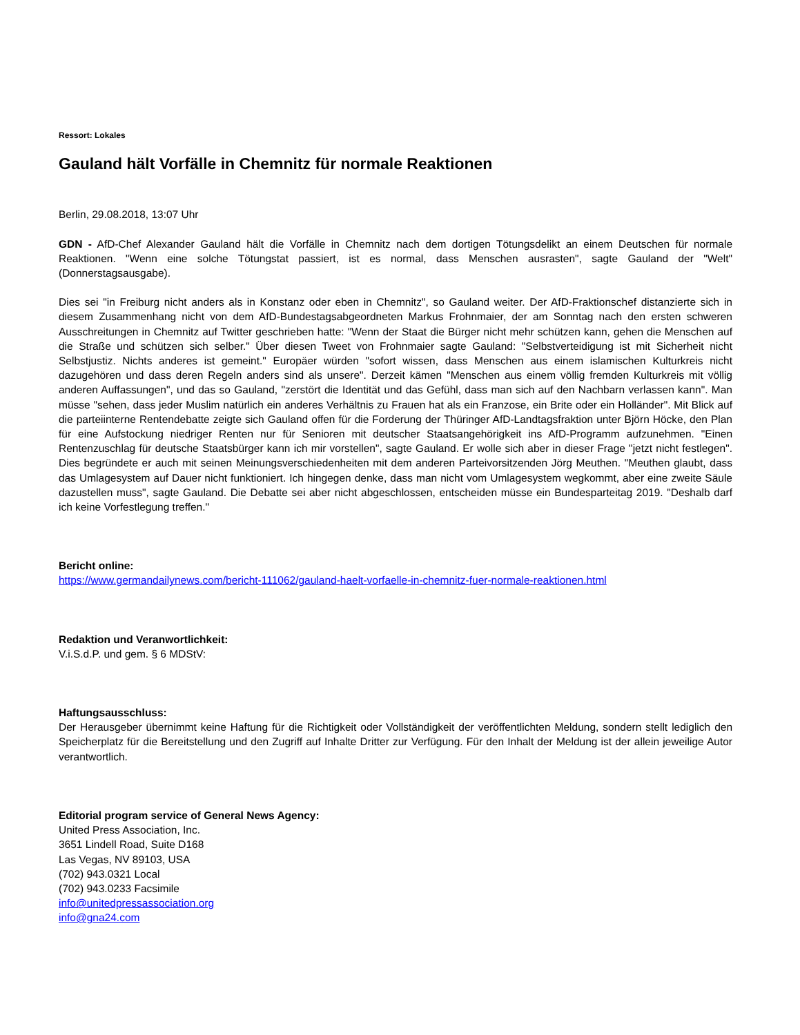Ressort: Lokales
Gauland hält Vorfälle in Chemnitz für normale Reaktionen
Berlin, 29.08.2018, 13:07 Uhr
GDN - AfD-Chef Alexander Gauland hält die Vorfälle in Chemnitz nach dem dortigen Tötungsdelikt an einem Deutschen für normale Reaktionen. "Wenn eine solche Tötungstat passiert, ist es normal, dass Menschen ausrasten", sagte Gauland der "Welt" (Donnerstagsausgabe).
Dies sei "in Freiburg nicht anders als in Konstanz oder eben in Chemnitz", so Gauland weiter. Der AfD-Fraktionschef distanzierte sich in diesem Zusammenhang nicht von dem AfD-Bundestagsabgeordneten Markus Frohnmaier, der am Sonntag nach den ersten schweren Ausschreitungen in Chemnitz auf Twitter geschrieben hatte: "Wenn der Staat die Bürger nicht mehr schützen kann, gehen die Menschen auf die Straße und schützen sich selber." Über diesen Tweet von Frohnmaier sagte Gauland: "Selbstverteidigung ist mit Sicherheit nicht Selbstjustiz. Nichts anderes ist gemeint." Europäer würden "sofort wissen, dass Menschen aus einem islamischen Kulturkreis nicht dazugehören und dass deren Regeln anders sind als unsere". Derzeit kämen "Menschen aus einem völlig fremden Kulturkreis mit völlig anderen Auffassungen", und das so Gauland, "zerstört die Identität und das Gefühl, dass man sich auf den Nachbarn verlassen kann". Man müsse "sehen, dass jeder Muslim natürlich ein anderes Verhältnis zu Frauen hat als ein Franzose, ein Brite oder ein Holländer". Mit Blick auf die parteiinterne Rentendebatte zeigte sich Gauland offen für die Forderung der Thüringer AfD-Landtagsfraktion unter Björn Höcke, den Plan für eine Aufstockung niedriger Renten nur für Senioren mit deutscher Staatsangehörigkeit ins AfD-Programm aufzunehmen. "Einen Rentenzuschlag für deutsche Staatsbürger kann ich mir vorstellen", sagte Gauland. Er wolle sich aber in dieser Frage "jetzt nicht festlegen". Dies begründete er auch mit seinen Meinungsverschiedenheiten mit dem anderen Parteivorsitzenden Jörg Meuthen. "Meuthen glaubt, dass das Umlagesystem auf Dauer nicht funktioniert. Ich hingegen denke, dass man nicht vom Umlagesystem wegkommt, aber eine zweite Säule dazustellen muss", sagte Gauland. Die Debatte sei aber nicht abgeschlossen, entscheiden müsse ein Bundesparteitag 2019. "Deshalb darf ich keine Vorfestlegung treffen."
Bericht online:
https://www.germandailynews.com/bericht-111062/gauland-haelt-vorfaelle-in-chemnitz-fuer-normale-reaktionen.html
Redaktion und Veranwortlichkeit:
V.i.S.d.P. und gem. § 6 MDStV:
Haftungsausschluss:
Der Herausgeber übernimmt keine Haftung für die Richtigkeit oder Vollständigkeit der veröffentlichten Meldung, sondern stellt lediglich den Speicherplatz für die Bereitstellung und den Zugriff auf Inhalte Dritter zur Verfügung. Für den Inhalt der Meldung ist der allein jeweilige Autor verantwortlich.
Editorial program service of General News Agency:
United Press Association, Inc.
3651 Lindell Road, Suite D168
Las Vegas, NV 89103, USA
(702) 943.0321 Local
(702) 943.0233 Facsimile
info@unitedpressassociation.org
info@gna24.com